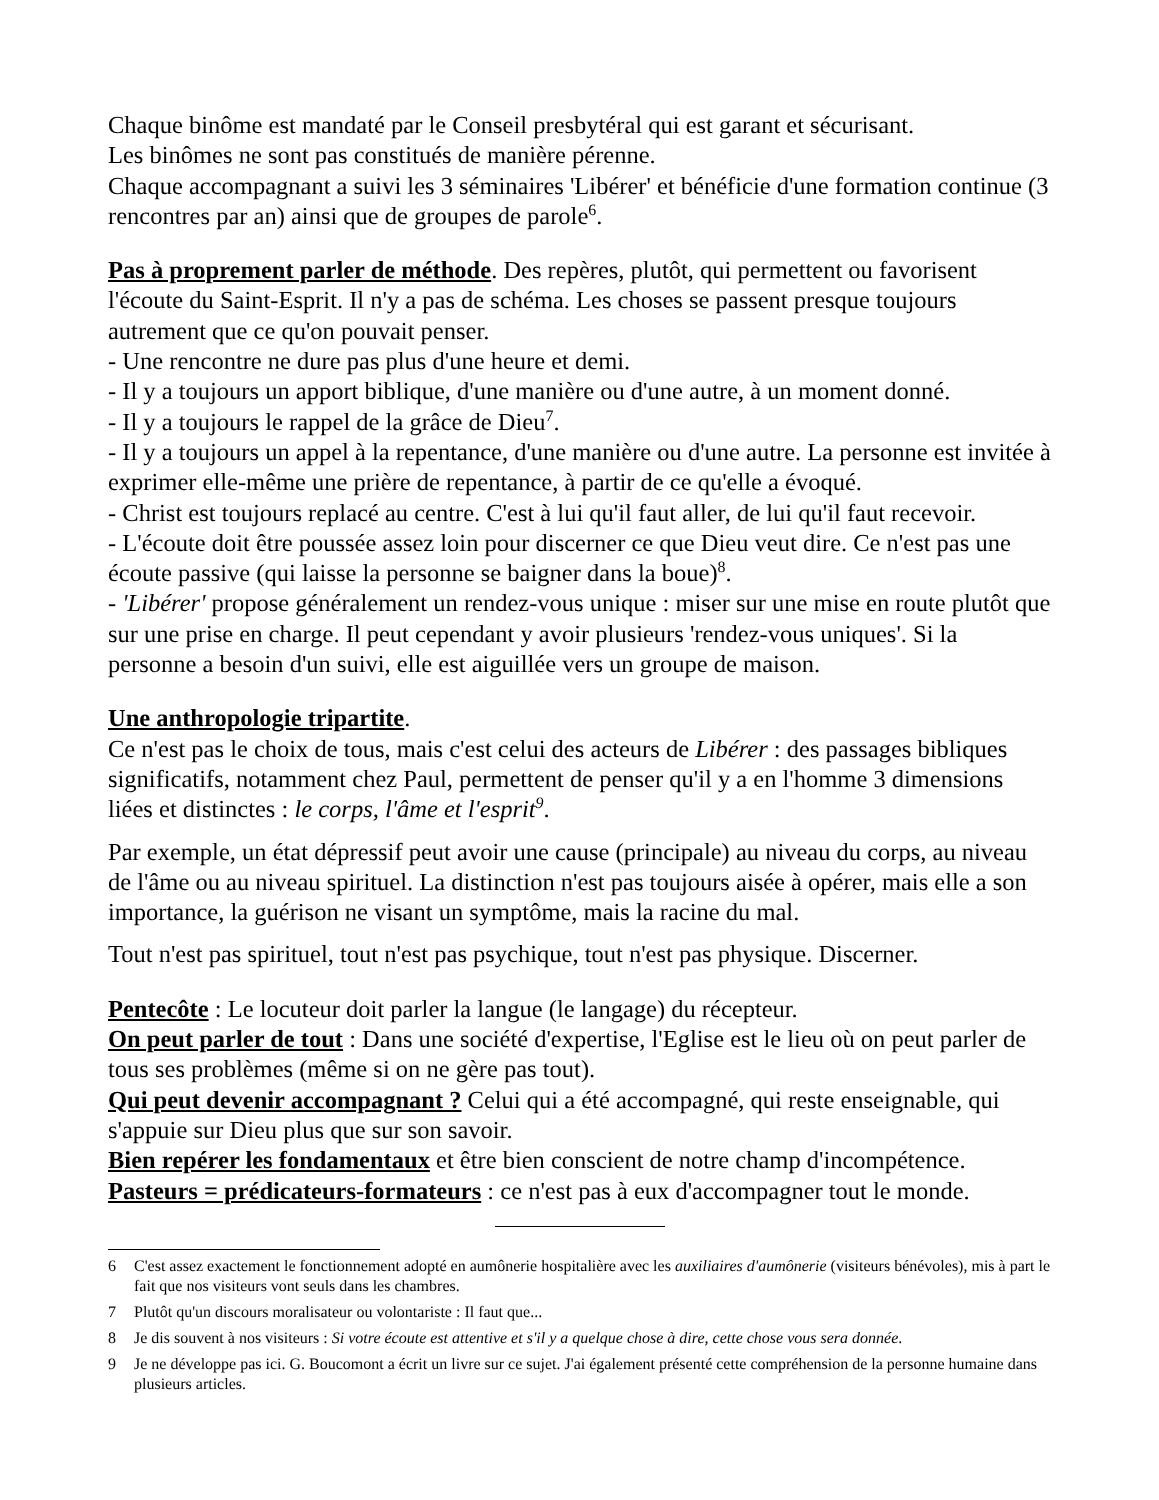Chaque binôme est mandaté par le Conseil presbytéral qui est garant et sécurisant.
Les binômes ne sont pas constitués de manière pérenne.
Chaque accompagnant a suivi les 3 séminaires 'Libérer' et bénéficie d'une formation continue (3 rencontres par an) ainsi que de groupes de parole<sup>6</sup>.
Pas à proprement parler de méthode. Des repères, plutôt, qui permettent ou favorisent l'écoute du Saint-Esprit. Il n'y a pas de schéma. Les choses se passent presque toujours autrement que ce qu'on pouvait penser.
- Une rencontre ne dure pas plus d'une heure et demi.
- Il y a toujours un apport biblique, d'une manière ou d'une autre, à un moment donné.
- Il y a toujours le rappel de la grâce de Dieu<sup>7</sup>.
- Il y a toujours un appel à la repentance, d'une manière ou d'une autre. La personne est invitée à exprimer elle-même une prière de repentance, à partir de ce qu'elle a évoqué.
- Christ est toujours replacé au centre. C'est à lui qu'il faut aller, de lui qu'il faut recevoir.
- L'écoute doit être poussée assez loin pour discerner ce que Dieu veut dire. Ce n'est pas une écoute passive (qui laisse la personne se baigner dans la boue)<sup>8</sup>.
- 'Libérer' propose généralement un rendez-vous unique : miser sur une mise en route plutôt que sur une prise en charge. Il peut cependant y avoir plusieurs 'rendez-vous uniques'. Si la personne a besoin d'un suivi, elle est aiguillée vers un groupe de maison.
Une anthropologie tripartite.
Ce n'est pas le choix de tous, mais c'est celui des acteurs de Libérer : des passages bibliques significatifs, notamment chez Paul, permettent de penser qu'il y a en l'homme 3 dimensions liées et distinctes : le corps, l'âme et l'esprit<sup>9</sup>.
Par exemple, un état dépressif peut avoir une cause (principale) au niveau du corps, au niveau de l'âme ou au niveau spirituel. La distinction n'est pas toujours aisée à opérer, mais elle a son importance, la guérison ne visant un symptôme, mais la racine du mal.
Tout n'est pas spirituel, tout n'est pas psychique, tout n'est pas physique. Discerner.
Pentecôte : Le locuteur doit parler la langue (le langage) du récepteur.
On peut parler de tout : Dans une société d'expertise, l'Eglise est le lieu où on peut parler de tous ses problèmes (même si on ne gère pas tout).
Qui peut devenir accompagnant ? Celui qui a été accompagné, qui reste enseignable, qui s'appuie sur Dieu plus que sur son savoir.
Bien repérer les fondamentaux et être bien conscient de notre champ d'incompétence.
Pasteurs = prédicateurs-formateurs : ce n'est pas à eux d'accompagner tout le monde.
6 C'est assez exactement le fonctionnement adopté en aumônerie hospitalière avec les auxiliaires d'aumônerie (visiteurs bénévoles), mis à part le fait que nos visiteurs vont seuls dans les chambres.
7 Plutôt qu'un discours moralisateur ou volontariste : Il faut que...
8 Je dis souvent à nos visiteurs : Si votre écoute est attentive et s'il y a quelque chose à dire, cette chose vous sera donnée.
9 Je ne développe pas ici. G. Boucomont a écrit un livre sur ce sujet. J'ai également présenté cette compréhension de la personne humaine dans plusieurs articles.